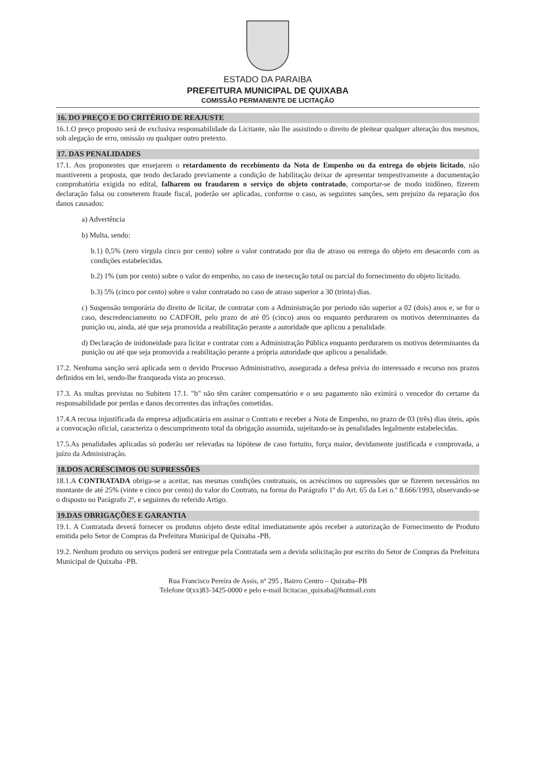ESTADO DA PARAIBA
PREFEITURA MUNICIPAL DE QUIXABA
COMISSÃO PERMANENTE DE LICITAÇÃO
16. DO PREÇO E DO CRITÉRIO DE REAJUSTE
16.1.O preço proposto será de exclusiva responsabilidade da Licitante, não lhe assistindo o direito de pleitear qualquer alteração dos mesmos, sob alegação de erro, omissão ou qualquer outro pretexto.
17. DAS PENALIDADES
17.1. Aos proponentes que ensejarem o retardamento do recebimento da Nota de Empenho ou da entrega do objeto licitado, não mantiverem a proposta, que tendo declarado previamente a condição de habilitação deixar de apresentar tempestivamente a documentação comprobatória exigida no edital, falharem ou fraudarem o serviço do objeto contratado, comportar-se de modo inidôneo, fizerem declaração falsa ou cometerem fraude fiscal, poderão ser aplicadas, conforme o caso, as seguintes sanções, sem prejuizo da reparação dos danos causados:
a) Advertência
b) Multa, sendo:
b.1) 0,5% (zero virgula cinco por cento) sobre o valor contratado por dia de atraso ou entrega do objeto em desacordo com as condições estabelecidas.
b.2) 1% (um por cento) sobre o valor do empenho, no caso de inexecução total ou parcial do fornecimento do objeto licitado.
b.3) 5% (cinco por cento) sobre o valor contratado no caso de atraso superior a 30 (trinta) dias.
c) Suspensão temporária do direito de licitar, de contratar com a Administração por periodo não superior a 02 (dois) anos e, se for o caso, descredenciamento no CADFOR, pelo prazo de até 05 (cinco) anos ou enquanto perdurarem os motivos determinantes da punição ou, ainda, até que seja promovida a reabilitação perante a autoridade que aplicou a penalidade.
d) Declaração de inidoneidade para licitar e contratar com a Administração Pública enquanto perdurarem os motivos determinantes da punição ou até que seja promovida a reabilitação perante a própria autoridade que aplicou a penalidade.
17.2. Nenhuma sanção será aplicada sem o devido Processo Administrativo, assegurada a defesa prévia do interessado e recurso nos prazos definidos em lei, sendo-lhe franqueada vista ao processo.
17.3. As multas previstas no Subitem 17.1. "b" não têm caráter compensatório e o seu pagamento não eximirá o vencedor do certame da responsabilidade por perdas e danos decorrentes das infrações cometidas.
17.4.A recusa injustificada da empresa adjudicatária em assinar o Contrato e receber a Nota de Empenho, no prazo de 03 (três) dias úteis, após a convocação oficial, caracteriza o descumprimento total da obrigação assumida, sujeitando-se às penalidades legalmente estabelecidas.
17.5.As penalidades aplicadas só poderão ser relevadas na hipótese de caso fortuito, força maior, devidamente justificada e comprovada, a juízo da Administração.
18.DOS ACRÉSCIMOS OU SUPRESSÕES
18.1.A CONTRATADA obriga-se a aceitar, nas mesmas condições contratuais, os acréscimos ou supressões que se fizerem necessários no montante de até 25% (vinte e cinco por cento) do valor do Contrato, na forma do Parágrafo 1º do Art. 65 da Lei n.º 8.666/1993, observando-se o disposto no Parágrafo 2º, e seguintes do referido Artigo.
19.DAS OBRIGAÇÕES E GARANTIA
19.1. A Contratada deverá fornecer os produtos objeto deste edital imediatamente após receber a autorização de Fornecimento de Produto emitida pelo Setor de Compras da Prefeitura Municipal de Quixaba -PB.
19.2. Nenhum produto ou serviços poderá ser entregue pela Contratada sem a devida solicitação por escrito do Setor de Compras da Prefeitura Municipal de Quixaba -PB.
Rua Francisco Pereira de Assis, nº 295 , Bairro Centro – Quixaba–PB
Telefone 0(xx)83-3425-0000 e pelo e-mail licitacao_quixaba@hotmail.com